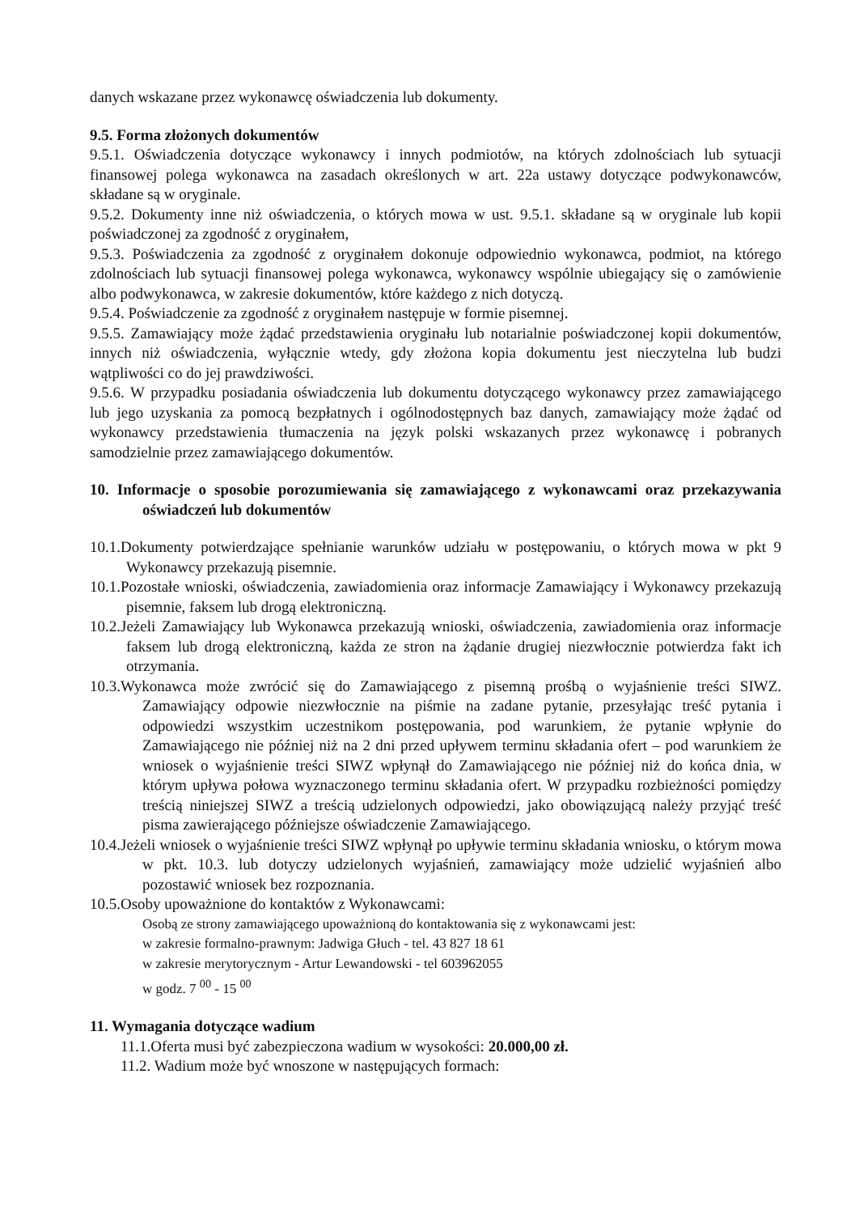danych wskazane przez wykonawcę oświadczenia lub dokumenty.
9.5. Forma złożonych dokumentów
9.5.1. Oświadczenia dotyczące wykonawcy i innych podmiotów, na których zdolnościach lub sytuacji finansowej polega wykonawca na zasadach określonych w art. 22a ustawy dotyczące podwykonawców, składane są w oryginale.
9.5.2. Dokumenty inne niż oświadczenia, o których mowa w ust. 9.5.1. składane są w oryginale lub kopii poświadczonej za zgodność z oryginałem,
9.5.3. Poświadczenia za zgodność z oryginałem dokonuje odpowiednio wykonawca, podmiot, na którego zdolnościach lub sytuacji finansowej polega wykonawca, wykonawcy wspólnie ubiegający się o zamówienie albo podwykonawca, w zakresie dokumentów, które każdego z nich dotyczą.
9.5.4. Poświadczenie za zgodność z oryginałem następuje w formie pisemnej.
9.5.5. Zamawiający może żądać przedstawienia oryginału lub notarialnie poświadczonej kopii dokumentów, innych niż oświadczenia, wyłącznie wtedy, gdy złożona kopia dokumentu jest nieczytelna lub budzi wątpliwości co do jej prawdziwości.
9.5.6. W przypadku posiadania oświadczenia lub dokumentu dotyczącego wykonawcy przez zamawiającego lub jego uzyskania za pomocą bezpłatnych i ogólnodostępnych baz danych, zamawiający może żądać od wykonawcy przedstawienia tłumaczenia na język polski wskazanych przez wykonawcę i pobranych samodzielnie przez zamawiającego dokumentów.
10. Informacje o sposobie porozumiewania się zamawiającego z wykonawcami oraz przekazywania oświadczeń lub dokumentów
10.1.Dokumenty potwierdzające spełnianie warunków udziału w postępowaniu, o których mowa w pkt 9 Wykonawcy przekazują pisemnie.
10.1.Pozostałe wnioski, oświadczenia, zawiadomienia oraz informacje Zamawiający i Wykonawcy przekazują pisemnie, faksem lub drogą elektroniczną.
10.2.Jeżeli Zamawiający lub Wykonawca przekazują wnioski, oświadczenia, zawiadomienia oraz informacje faksem lub drogą elektroniczną, każda ze stron na żądanie drugiej niezwłocznie potwierdza fakt ich otrzymania.
10.3.Wykonawca może zwrócić się do Zamawiającego z pisemną prośbą o wyjaśnienie treści SIWZ. Zamawiający odpowie niezwłocznie na piśmie na zadane pytanie, przesyłając treść pytania i odpowiedzi wszystkim uczestnikom postępowania, pod warunkiem, że pytanie wpłynie do Zamawiającego nie później niż na 2 dni przed upływem terminu składania ofert – pod warunkiem że wniosek o wyjaśnienie treści SIWZ wpłynął do Zamawiającego nie później niż do końca dnia, w którym upływa połowa wyznaczonego terminu składania ofert. W przypadku rozbieżności pomiędzy treścią niniejszej SIWZ a treścią udzielonych odpowiedzi, jako obowiązującą należy przyjąć treść pisma zawierającego późniejsze oświadczenie Zamawiającego.
10.4.Jeżeli wniosek o wyjaśnienie treści SIWZ wpłynął po upływie terminu składania wniosku, o którym mowa w pkt. 10.3. lub dotyczy udzielonych wyjaśnień, zamawiający może udzielić wyjaśnień albo pozostawić wniosek bez rozpoznania.
10.5.Osoby upoważnione do kontaktów z Wykonawcami:
Osobą ze strony zamawiającego upoważnioną do kontaktowania się z wykonawcami jest:
w zakresie formalno-prawnym: Jadwiga Głuch - tel. 43 827 18 61
w zakresie merytorycznym - Artur Lewandowski - tel 603962055
w godz. 7 <sup>00</sup> - 15 <sup>00</sup>
11. Wymagania dotyczące wadium
11.1.Oferta musi być zabezpieczona wadium w wysokości: 20.000,00 zł.
11.2. Wadium może być wnoszone w następujących formach: